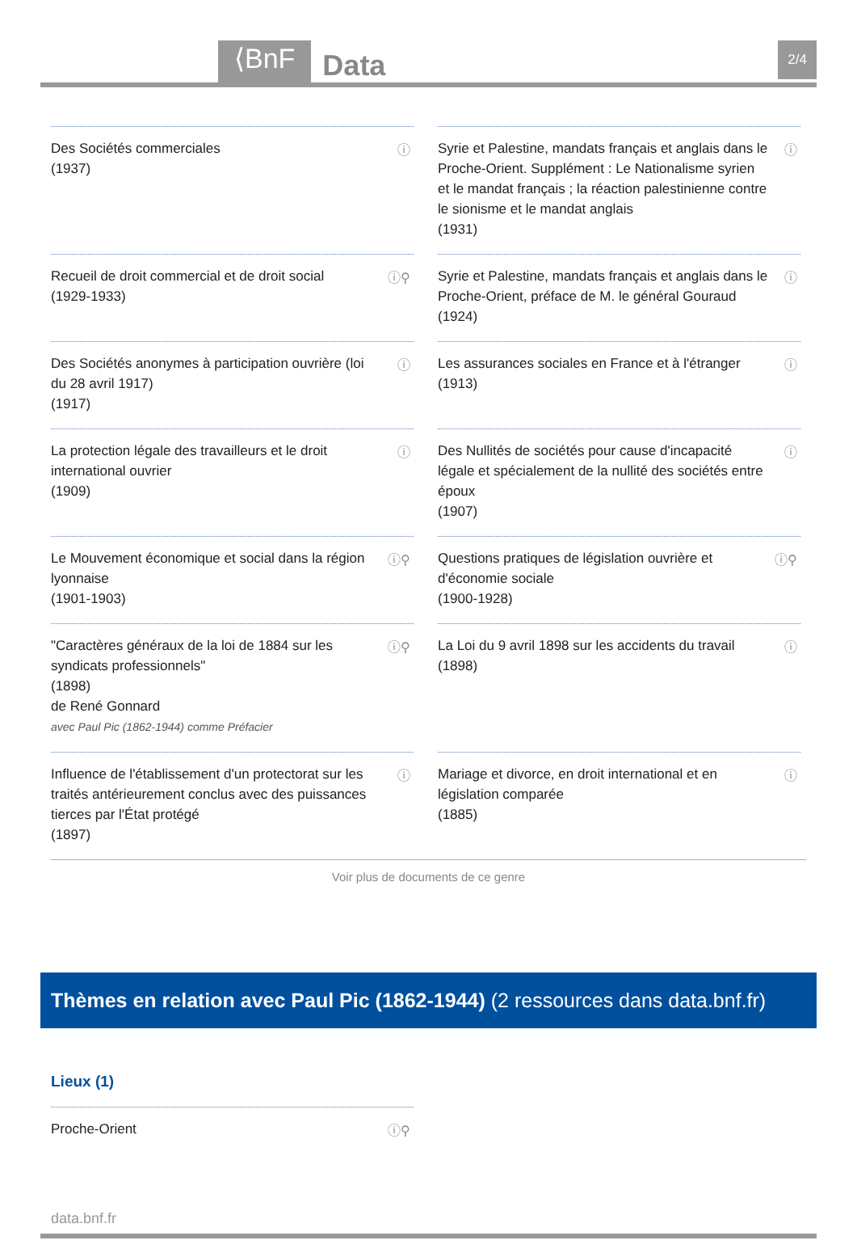⟨BnF Data 2/4
Des Sociétés commerciales
(1937)
ⓘ
Syrie et Palestine, mandats français et anglais dans le Proche-Orient. Supplément : Le Nationalisme syrien et le mandat français ; la réaction palestinienne contre le sionisme et le mandat anglais
(1931)
ⓘ
Recueil de droit commercial et de droit social
(1929-1933)
ⓘ⚲
Syrie et Palestine, mandats français et anglais dans le Proche-Orient, préface de M. le général Gouraud
(1924)
ⓘ
Des Sociétés anonymes à participation ouvrière (loi du 28 avril 1917)
(1917)
ⓘ
Les assurances sociales en France et à l'étranger
(1913)
ⓘ
La protection légale des travailleurs et le droit international ouvrier
(1909)
ⓘ
Des Nullités de sociétés pour cause d'incapacité légale et spécialement de la nullité des sociétés entre époux
(1907)
ⓘ
Le Mouvement économique et social dans la région lyonnaise
(1901-1903)
ⓘ⚲
Questions pratiques de législation ouvrière et d'économie sociale
(1900-1928)
ⓘ⚲
"Caractères généraux de la loi de 1884 sur les syndicats professionnels"
(1898)
de René Gonnard
avec Paul Pic (1862-1944) comme Préfacier
ⓘ⚲
La Loi du 9 avril 1898 sur les accidents du travail
(1898)
ⓘ
Influence de l'établissement d'un protectorat sur les traités antérieurement conclus avec des puissances tierces par l'État protégé
(1897)
ⓘ
Mariage et divorce, en droit international et en législation comparée
(1885)
ⓘ
Voir plus de documents de ce genre
Thèmes en relation avec Paul Pic (1862-1944) (2 ressources dans data.bnf.fr)
Lieux (1)
Proche-Orient ⓘ⚲
data.bnf.fr